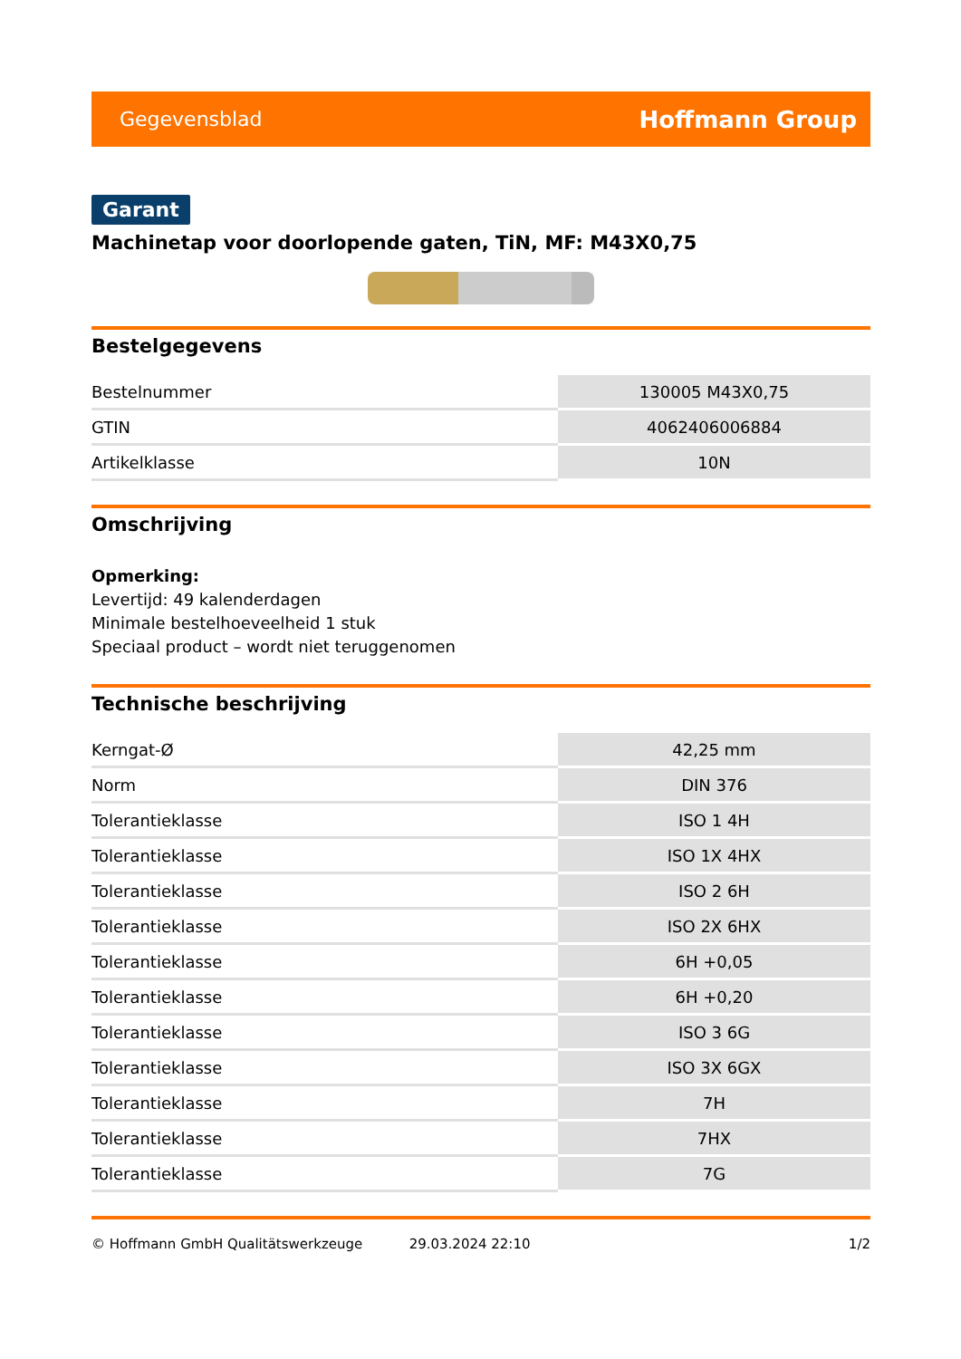Gegevensblad Hoffmann Group
Garant
Machinetap voor doorlopende gaten, TiN, MF: M43X0,75
Bestelgegevens
| Bestelnummer | 130005 M43X0,75 |
| GTIN | 4062406006884 |
| Artikelklasse | 10N |
Omschrijving
Opmerking:
Levertijd: 49 kalenderdagen
Minimale bestelhoeveelheid 1 stuk
Speciaal product – wordt niet teruggenomen
Technische beschrijving
| Kerngat-Ø | 42,25 mm |
| Norm | DIN 376 |
| Tolerantieklasse | ISO 1 4H |
| Tolerantieklasse | ISO 1X 4HX |
| Tolerantieklasse | ISO 2 6H |
| Tolerantieklasse | ISO 2X 6HX |
| Tolerantieklasse | 6H +0,05 |
| Tolerantieklasse | 6H +0,20 |
| Tolerantieklasse | ISO 3 6G |
| Tolerantieklasse | ISO 3X 6GX |
| Tolerantieklasse | 7H |
| Tolerantieklasse | 7HX |
| Tolerantieklasse | 7G |
© Hoffmann GmbH Qualitätswerkzeuge 29.03.2024 22:10 1/2